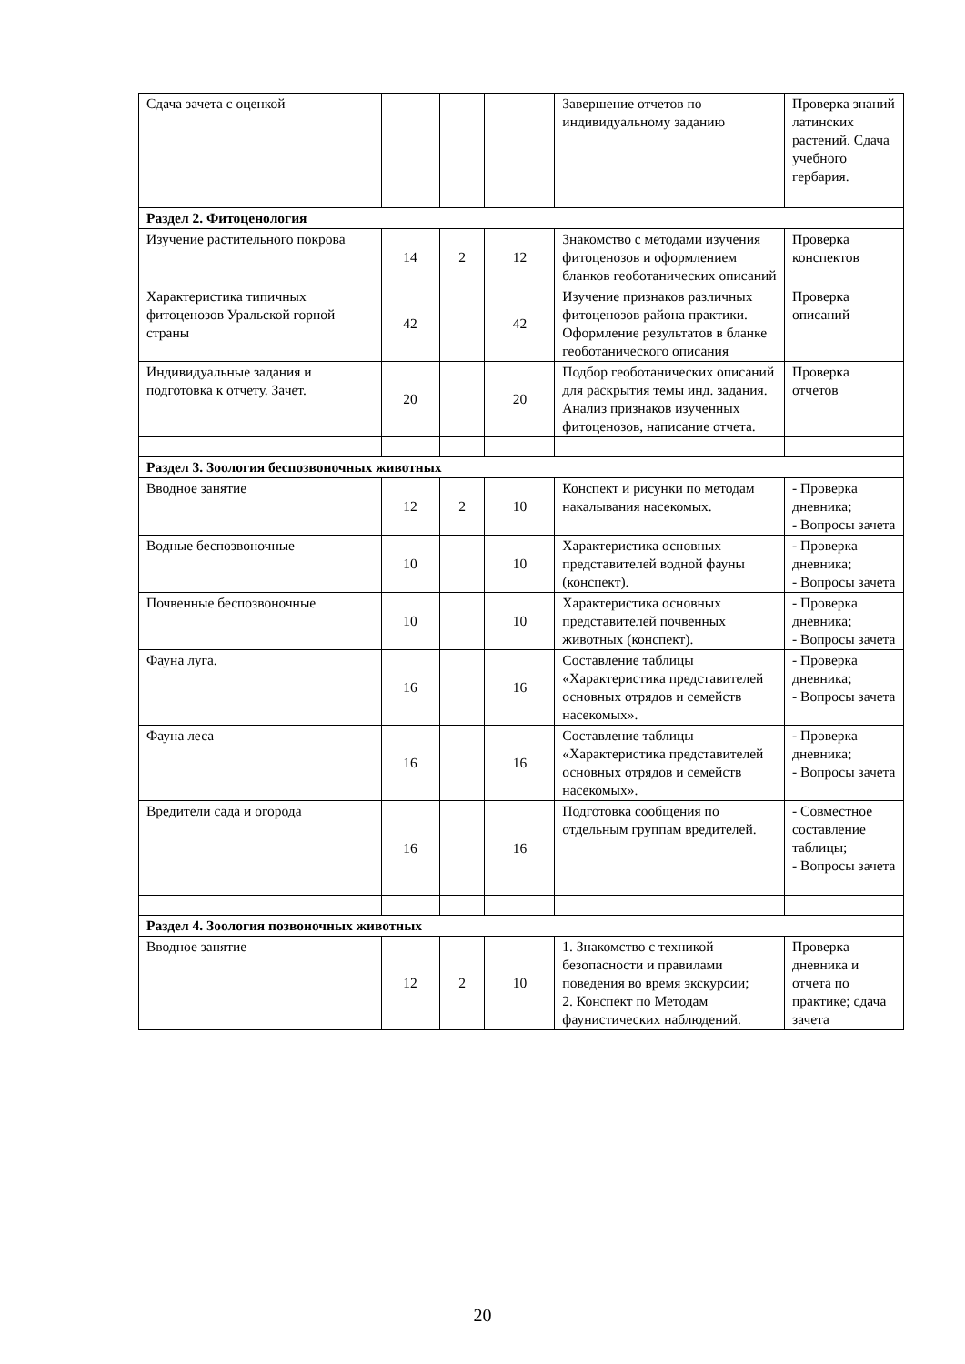| Сдача зачета с оценкой | | | | Завершение отчетов по индивидуальному заданию | Проверка знаний латинских растений. Сдача учебного гербария. |
| Раздел 2. Фитоценология | | | | | |
| Изучение растительного покрова | 14 | 2 | 12 | Знакомство с методами изучения фитоценозов и оформлением бланков геоботанических описаний | Проверка конспектов |
| Характеристика типичных фитоценозов Уральской горной страны | 42 | | 42 | Изучение признаков различных фитоценозов района практики. Оформление результатов в бланке геоботанического описания | Проверка описаний |
| Индивидуальные задания и подготовка к отчету. Зачет. | 20 | | 20 | Подбор геоботанических описаний для раскрытия темы инд. задания. Анализ признаков изученных фитоценозов, написание отчета. | Проверка отчетов |
| Раздел 3. Зоология беспозвоночных животных | | | | | |
| Вводное занятие | 12 | 2 | 10 | Конспект и рисунки по методам накалывания насекомых. | - Проверка дневника; - Вопросы зачета |
| Водные беспозвоночные | 10 | | 10 | Характеристика основных представителей водной фауны (конспект). | - Проверка дневника; - Вопросы зачета |
| Почвенные беспозвоночные | 10 | | 10 | Характеристика основных представителей почвенных животных (конспект). | - Проверка дневника; - Вопросы зачета |
| Фауна луга. | 16 | | 16 | Составление таблицы «Характеристика представителей основных отрядов и семейств насекомых». | - Проверка дневника; - Вопросы зачета |
| Фауна леса | 16 | | 16 | Составление таблицы «Характеристика представителей основных отрядов и семейств насекомых». | - Проверка дневника; - Вопросы зачета |
| Вредители сада и огорода | 16 | | 16 | Подготовка сообщения по отдельным группам вредителей. | - Совместное составление таблицы; - Вопросы зачета |
| Раздел 4. Зоология позвоночных животных | | | | | |
| Вводное занятие | 12 | 2 | 10 | 1. Знакомство с техникой безопасности и правилами поведения во время экскурсии; 2. Конспект по Методам фаунистических наблюдений. | Проверка дневника и отчета по практике; сдача зачета |
20